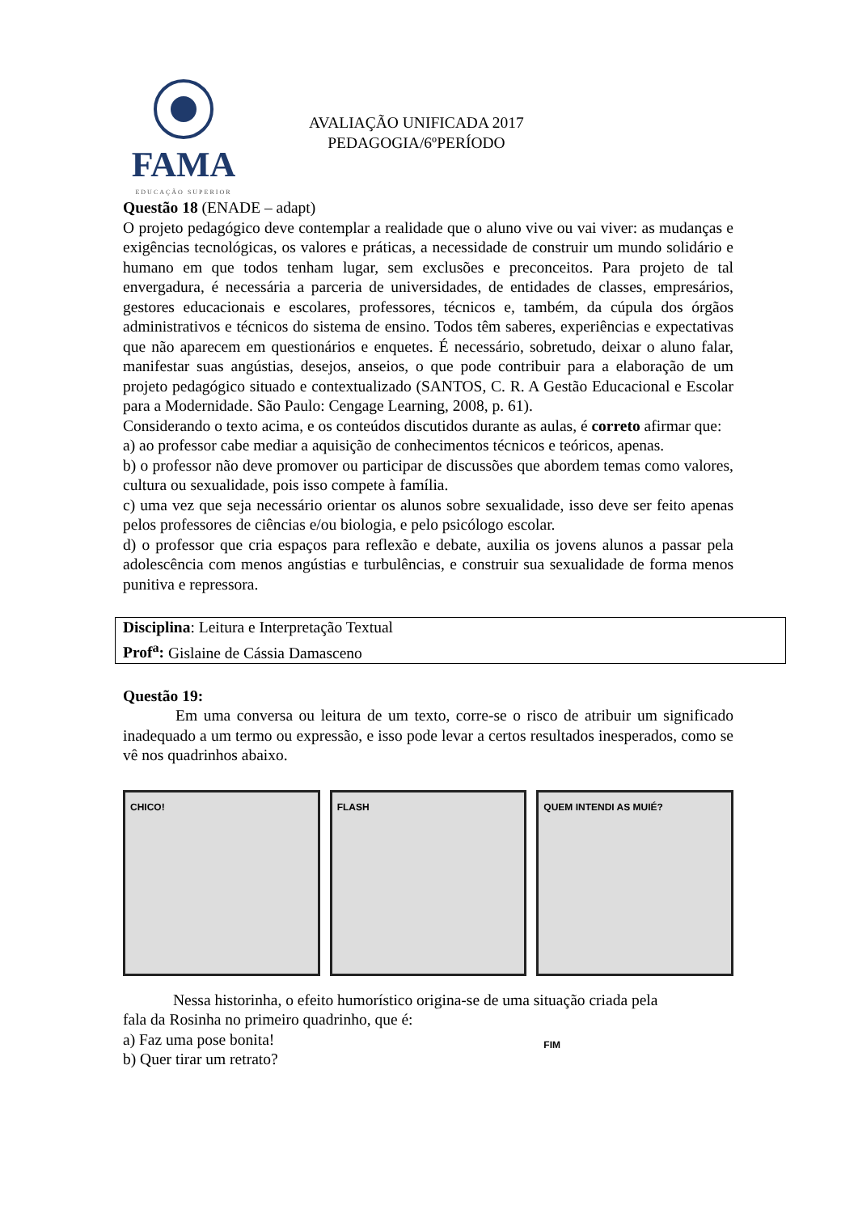FAMA
EDUCAÇÃO SUPERIOR
AVALIAÇÃO UNIFICADA 2017
PEDAGOGIA/6ºPERÍODO
Questão 18 (ENADE – adapt)
O projeto pedagógico deve contemplar a realidade que o aluno vive ou vai viver: as mudanças e exigências tecnológicas, os valores e práticas, a necessidade de construir um mundo solidário e humano em que todos tenham lugar, sem exclusões e preconceitos. Para projeto de tal envergadura, é necessária a parceria de universidades, de entidades de classes, empresários, gestores educacionais e escolares, professores, técnicos e, também, da cúpula dos órgãos administrativos e técnicos do sistema de ensino. Todos têm saberes, experiências e expectativas que não aparecem em questionários e enquetes. É necessário, sobretudo, deixar o aluno falar, manifestar suas angústias, desejos, anseios, o que pode contribuir para a elaboração de um projeto pedagógico situado e contextualizado (SANTOS, C. R. A Gestão Educacional e Escolar para a Modernidade. São Paulo: Cengage Learning, 2008, p. 61).
Considerando o texto acima, e os conteúdos discutidos durante as aulas, é correto afirmar que:
a) ao professor cabe mediar a aquisição de conhecimentos técnicos e teóricos, apenas.
b) o professor não deve promover ou participar de discussões que abordem temas como valores, cultura ou sexualidade, pois isso compete à família.
c) uma vez que seja necessário orientar os alunos sobre sexualidade, isso deve ser feito apenas pelos professores de ciências e/ou biologia, e pelo psicólogo escolar.
d) o professor que cria espaços para reflexão e debate, auxilia os jovens alunos a passar pela adolescência com menos angústias e turbulências, e construir sua sexualidade de forma menos punitiva e repressora.
Disciplina: Leitura e Interpretação Textual
Prof<sup>a</sup>: Gislaine de Cássia Damasceno
Questão 19:
Em uma conversa ou leitura de um texto, corre-se o risco de atribuir um significado inadequado a um termo ou expressão, e isso pode levar a certos resultados inesperados, como se vê nos quadrinhos abaixo.
CHICO! FLASH QUEM INTENDI AS MUIÉ?
FIM
Nessa historinha, o efeito humorístico origina-se de uma situação criada pela
fala da Rosinha no primeiro quadrinho, que é:
a) Faz uma pose bonita!
b) Quer tirar um retrato?